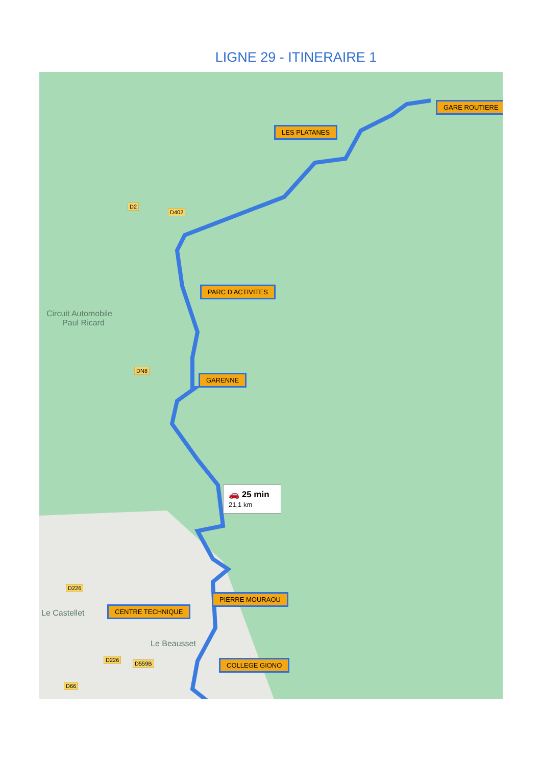LIGNE 29 - ITINERAIRE 1
GARE ROUTIERE
LES PLATANES
PARC D'ACTIVITES
GARENNE
PIERRE MOURAOU
CENTRE TECHNIQUE
COLLEGE GIONO
Circuit Automobile
Paul Ricard
Le Castellet
Le Beausset
D2
D402
DN8
D226
D226
D559B
D66
🚗 25 min
21,1 km